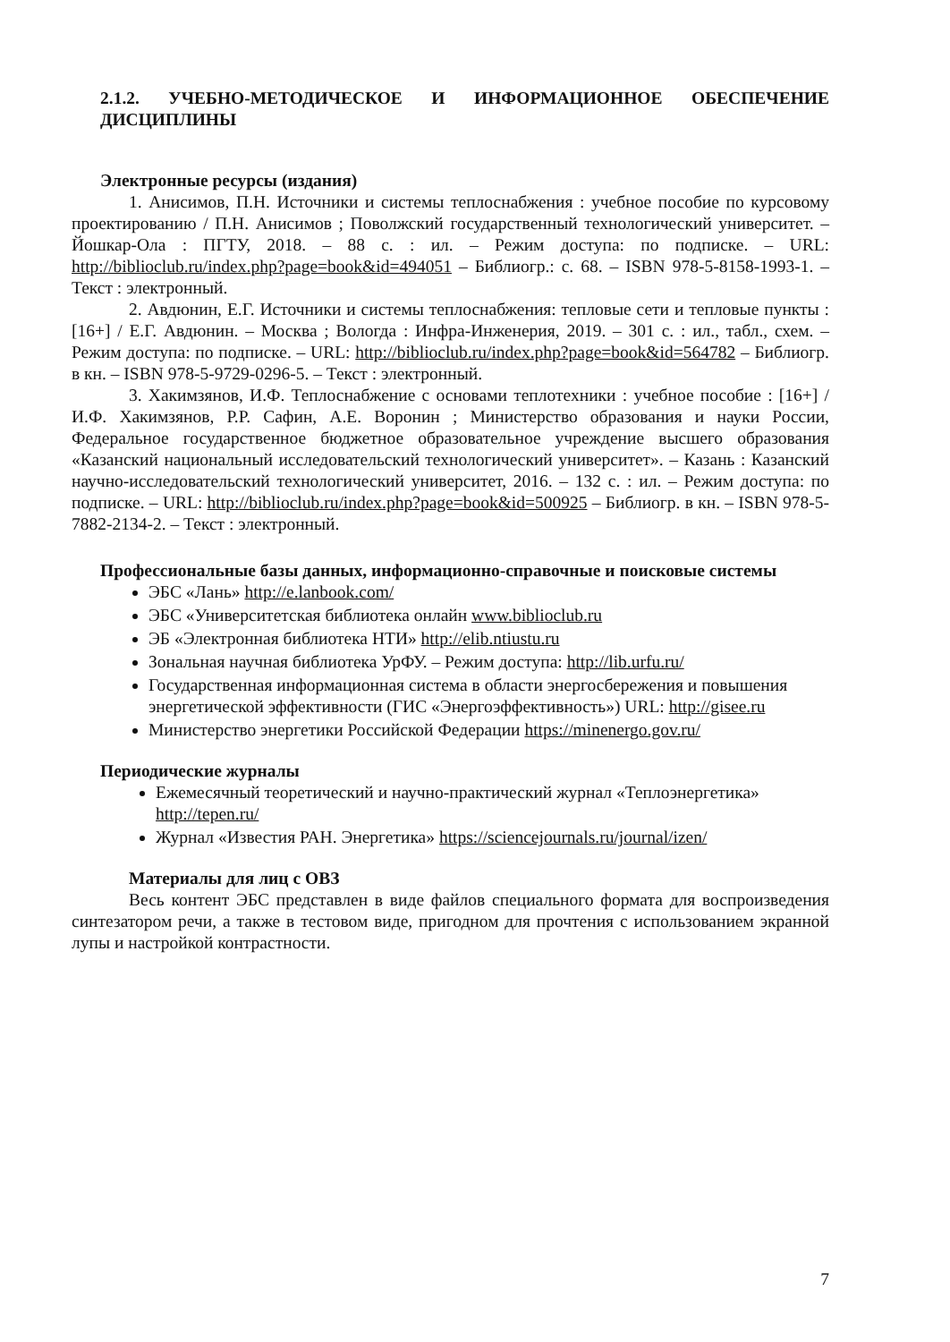2.1.2. УЧЕБНО-МЕТОДИЧЕСКОЕ И ИНФОРМАЦИОННОЕ ОБЕСПЕЧЕНИЕ ДИСЦИПЛИНЫ
Электронные ресурсы (издания)
1. Анисимов, П.Н. Источники и системы теплоснабжения : учебное пособие по курсовому проектированию / П.Н. Анисимов ; Поволжский государственный технологический университет. – Йошкар-Ола : ПГТУ, 2018. – 88 с. : ил. – Режим доступа: по подписке. – URL: http://biblioclub.ru/index.php?page=book&id=494051 – Библиогр.: с. 68. – ISBN 978-5-8158-1993-1. – Текст : электронный.
2. Авдюнин, Е.Г. Источники и системы теплоснабжения: тепловые сети и тепловые пункты : [16+] / Е.Г. Авдюнин. – Москва ; Вологда : Инфра-Инженерия, 2019. – 301 с. : ил., табл., схем. – Режим доступа: по подписке. – URL: http://biblioclub.ru/index.php?page=book&id=564782 – Библиогр. в кн. – ISBN 978-5-9729-0296-5. – Текст : электронный.
3. Хакимзянов, И.Ф. Теплоснабжение с основами теплотехники : учебное пособие : [16+] / И.Ф. Хакимзянов, Р.Р. Сафин, А.Е. Воронин ; Министерство образования и науки России, Федеральное государственное бюджетное образовательное учреждение высшего образования «Казанский национальный исследовательский технологический университет». – Казань : Казанский научно-исследовательский технологический университет, 2016. – 132 с. : ил. – Режим доступа: по подписке. – URL: http://biblioclub.ru/index.php?page=book&id=500925 – Библиогр. в кн. – ISBN 978-5-7882-2134-2. – Текст : электронный.
Профессиональные базы данных, информационно-справочные и поисковые системы
ЭБС «Лань» http://e.lanbook.com/
ЭБС «Университетская библиотека онлайн www.biblioclub.ru
ЭБ «Электронная библиотека НТИ» http://elib.ntiustu.ru
Зональная научная библиотека УрФУ. – Режим доступа: http://lib.urfu.ru/
Государственная информационная система в области энергосбережения и повышения энергетической эффективности (ГИС «Энергоэффективность») URL: http://gisee.ru
Министерство энергетики Российской Федерации https://minenergo.gov.ru/
Периодические журналы
Ежемесячный теоретический и научно-практический журнал «Теплоэнергетика» http://tepen.ru/
Журнал «Известия РАН. Энергетика» https://sciencejournals.ru/journal/izen/
Материалы для лиц с ОВЗ
Весь контент ЭБС представлен в виде файлов специального формата для воспроизведения синтезатором речи, а также в тестовом виде, пригодном для прочтения с использованием экранной лупы и настройкой контрастности.
7